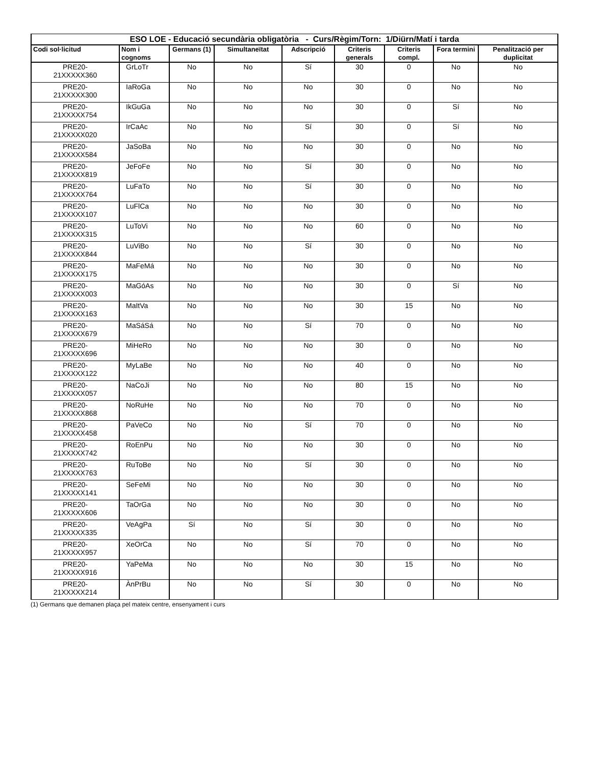| ESO LOE - Educació secundària obligatòria - Curs/Règim/Torn: 1/Diürn/Matí i tarda | | | | | | | | |
| --- | --- | --- | --- | --- | --- | --- | --- | --- |
| Codi sol·licitud | Nom i cognoms | Germans (1) | Simultaneïtat | Adscripció | Criteris generals | Criteris compl. | Fora termini | Penalització per duplicitat |
| PRE20- 21XXXXX360 | GrLoTr | No | No | Sí | 30 | 0 | No | No |
| PRE20- 21XXXXX300 | IaRoGa | No | No | No | 30 | 0 | No | No |
| PRE20- 21XXXXX754 | IkGuGa | No | No | No | 30 | 0 | Sí | No |
| PRE20- 21XXXXX020 | IrCaAc | No | No | Sí | 30 | 0 | Sí | No |
| PRE20- 21XXXXX584 | JaSoBa | No | No | No | 30 | 0 | No | No |
| PRE20- 21XXXXX819 | JeFoFe | No | No | Sí | 30 | 0 | No | No |
| PRE20- 21XXXXX764 | LuFaTo | No | No | Sí | 30 | 0 | No | No |
| PRE20- 21XXXXX107 | LuFlCa | No | No | No | 30 | 0 | No | No |
| PRE20- 21XXXXX315 | LuToVi | No | No | No | 60 | 0 | No | No |
| PRE20- 21XXXXX844 | LuViBo | No | No | Sí | 30 | 0 | No | No |
| PRE20- 21XXXXX175 | MaFeMá | No | No | No | 30 | 0 | No | No |
| PRE20- 21XXXXX003 | MaGóAs | No | No | No | 30 | 0 | Sí | No |
| PRE20- 21XXXXX163 | MaItVa | No | No | No | 30 | 15 | No | No |
| PRE20- 21XXXXX679 | MaSáSá | No | No | Sí | 70 | 0 | No | No |
| PRE20- 21XXXXX696 | MiHeRo | No | No | No | 30 | 0 | No | No |
| PRE20- 21XXXXX122 | MyLaBe | No | No | No | 40 | 0 | No | No |
| PRE20- 21XXXXX057 | NaCoJi | No | No | No | 80 | 15 | No | No |
| PRE20- 21XXXXX868 | NoRuHe | No | No | No | 70 | 0 | No | No |
| PRE20- 21XXXXX458 | PaVeCo | No | No | Sí | 70 | 0 | No | No |
| PRE20- 21XXXXX742 | RoEnPu | No | No | No | 30 | 0 | No | No |
| PRE20- 21XXXXX763 | RuToBe | No | No | Sí | 30 | 0 | No | No |
| PRE20- 21XXXXX141 | SeFeMi | No | No | No | 30 | 0 | No | No |
| PRE20- 21XXXXX606 | TaOrGa | No | No | No | 30 | 0 | No | No |
| PRE20- 21XXXXX335 | VeAgPa | Sí | No | Sí | 30 | 0 | No | No |
| PRE20- 21XXXXX957 | XeOrCa | No | No | Sí | 70 | 0 | No | No |
| PRE20- 21XXXXX916 | YaPeMa | No | No | No | 30 | 15 | No | No |
| PRE20- 21XXXXX214 | ÀnPrBu | No | No | Sí | 30 | 0 | No | No |
(1) Germans que demanen plaça pel mateix centre, ensenyament i curs